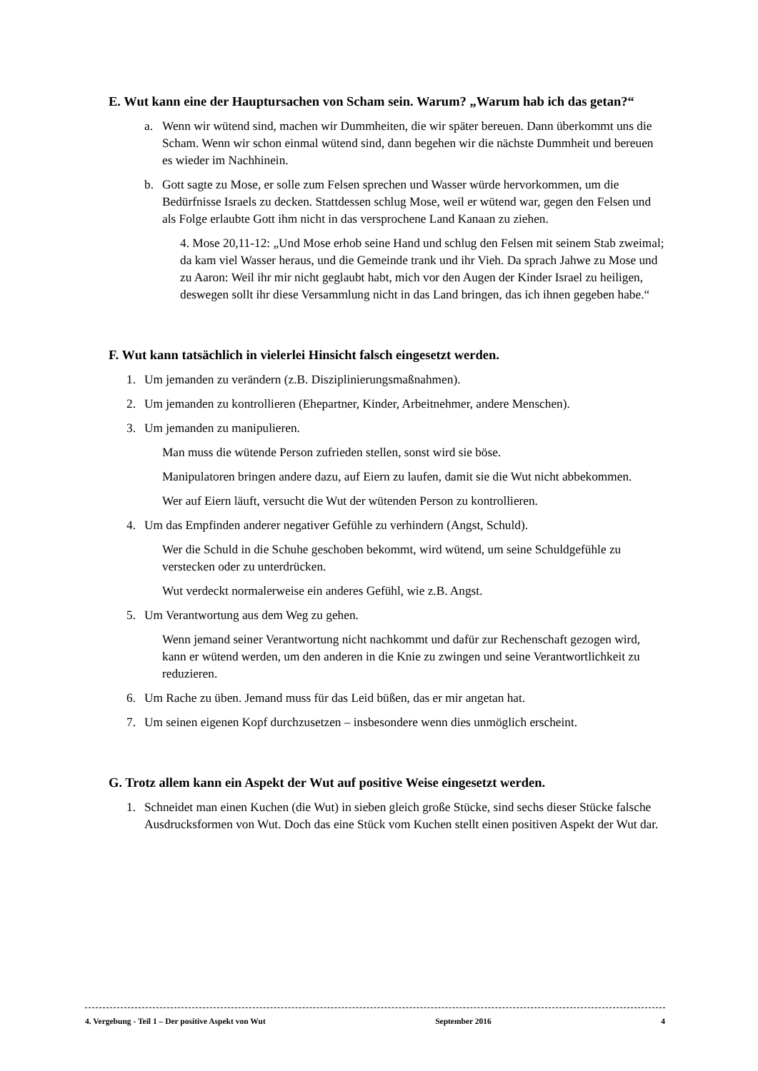E. Wut kann eine der Hauptursachen von Scham sein. Warum? „Warum hab ich das getan?“
a. Wenn wir wütend sind, machen wir Dummheiten, die wir später bereuen. Dann überkommt uns die Scham. Wenn wir schon einmal wütend sind, dann begehen wir die nächste Dummheit und bereuen es wieder im Nachhinein.
b. Gott sagte zu Mose, er solle zum Felsen sprechen und Wasser würde hervorkommen, um die Bedürfnisse Israels zu decken. Stattdessen schlug Mose, weil er wütend war, gegen den Felsen und als Folge erlaubte Gott ihm nicht in das versprochene Land Kanaan zu ziehen.
4. Mose 20,11-12: „Und Mose erhob seine Hand und schlug den Felsen mit seinem Stab zweimal; da kam viel Wasser heraus, und die Gemeinde trank und ihr Vieh. Da sprach Jahwe zu Mose und zu Aaron: Weil ihr mir nicht geglaubt habt, mich vor den Augen der Kinder Israel zu heiligen, deswegen sollt ihr diese Versammlung nicht in das Land bringen, das ich ihnen gegeben habe.“
F. Wut kann tatsächlich in vielerlei Hinsicht falsch eingesetzt werden.
1. Um jemanden zu verändern (z.B. Disziplinierungsmaßnahmen).
2. Um jemanden zu kontrollieren (Ehepartner, Kinder, Arbeitnehmer, andere Menschen).
3. Um jemanden zu manipulieren.
Man muss die wütende Person zufrieden stellen, sonst wird sie böse.
Manipulatoren bringen andere dazu, auf Eiern zu laufen, damit sie die Wut nicht abbekommen.
Wer auf Eiern läuft, versucht die Wut der wütenden Person zu kontrollieren.
4. Um das Empfinden anderer negativer Gefühle zu verhindern (Angst, Schuld).
Wer die Schuld in die Schuhe geschoben bekommt, wird wütend, um seine Schuldgefühle zu verstecken oder zu unterdrücken.
Wut verdeckt normalerweise ein anderes Gefühl, wie z.B. Angst.
5. Um Verantwortung aus dem Weg zu gehen.
Wenn jemand seiner Verantwortung nicht nachkommt und dafür zur Rechenschaft gezogen wird, kann er wütend werden, um den anderen in die Knie zu zwingen und seine Verantwortlichkeit zu reduzieren.
6. Um Rache zu üben. Jemand muss für das Leid büßen, das er mir angetan hat.
7. Um seinen eigenen Kopf durchzusetzen – insbesondere wenn dies unmöglich erscheint.
G. Trotz allem kann ein Aspekt der Wut auf positive Weise eingesetzt werden.
1. Schneidet man einen Kuchen (die Wut) in sieben gleich große Stücke, sind sechs dieser Stücke falsche Ausdrucksformen von Wut. Doch das eine Stück vom Kuchen stellt einen positiven Aspekt der Wut dar.
4. Vergebung - Teil 1 – Der positive Aspekt von Wut September 2016 4